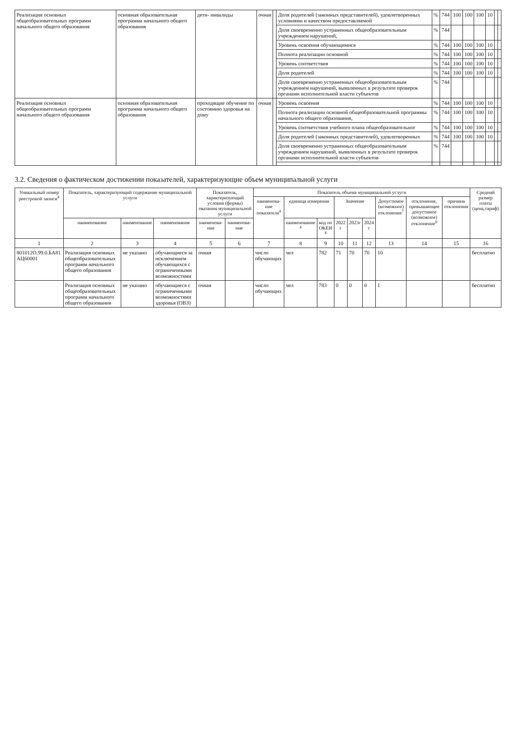| Реализация основных общеобразовательных программ начального общего образования | основная образовательная программа начального общего образования | дети- инвалиды | очная | | Доля родителей (законных представителей), удовлетворенных условиями и качеством предоставляемой | % | 744 | 100 | 100 | 100 | 10 | | |
| | | | | | Доля своевременно устраненных общеобразовательным учреждением нарушений, | % | 744 | | | | | | |
| | | | | | Уровень освоения обучающимися | % | 744 | 100 | 100 | 100 | 10 | | |
| | | | | | Полнота реализации основной | % | 744 | 100 | 100 | 100 | 10 | | |
| | | | | | Уровень соответствия | % | 744 | 100 | 100 | 100 | 10 | | |
| | | | | | Доля родителей | % | 744 | 100 | 100 | 100 | 10 | | |
| | | | | | Доля своевременно устраненных общеобразовательным учреждением нарушений, выявленных в результате проверок органами исполнительной власти субъектов | % | 744 | | | | | | |
| Реализация основных общеобразовательных программ начального общего образования | основная образовательная программа начального общего образования | проходящие обучение по состоянию здоровья на дому | очная | | Уровень освоения | % | 744 | 100 | 100 | 100 | 10 | | |
| | | | | | Полнота реализации основной общеобразовательной программы начального общего образования, | % | 744 | 100 | 100 | 100 | 10 | | |
| | | | | | Уровень соответствия учебного плана общеобразовательног | % | 744 | 100 | 100 | 100 | 10 | | |
| | | | | | Доля родителей (законных представителей), удовлетворенных | % | 744 | 100 | 100 | 100 | 10 | | |
| | | | | | Доля своевременно устраненных общеобразовательным учреждением нарушений, выявленных в результате проверок органами исполнительной власти субъектов | % | 744 | | | | | | |
3.2. Сведения о фактическом достижении показателей, характеризующие объем муниципальной услуги
| Уникальный номер реестровой записи<sup>4</sup> | Показатель, характеризующий содержание муниципальной услуги | | | Показатель, характеризующий условия (формы) оказания муниципальной услуги | | Показатель объема муниципальной услуги | | | | | | | | | Средний размер платы (цена,тариф) |
| --- | --- | --- | --- | --- | --- | --- | --- | --- | --- | --- | --- | --- | --- | --- | --- |
| | | | | | | наименова-ние показателя<sup>4</sup> | единица измерения | | Значение | | | Допустимое (возможное) отклонение<sup>7</sup> | отклонение, превышающее допустимое (возможное) отклонение<sup>8</sup> | причина отклонения | |
| | наименование | наименование | наименование | наименова-ние | наименова-ние | | наименование <sup>4</sup> | код по ОКЕИ <sup>4</sup> | 2022 г | 2023г | 2024 г | | | | |
| 1 | 2 | 3 | 4 | 5 | 6 | 7 | 8 | 9 | 10 | 11 | 12 | 13 | 14 | 15 | 16 |
| 801012О.99.0.БА81 АЦ60001 | Реализация основных общеобразовательных программ начального общего образования | не указано | обучающиеся за исключением обучающихся с ограниченными возможностями | очная | | число обучающих | чел | 782 | 71 | 70 | 70 | 10 | | | бесплатно |
| | Реализация основных общеобразовательных программ начального общего образования | не указано | обучающиеся с ограниченными возможностями здоровья (ОВЗ) | очная | | число обучающих | чел | 783 | 0 | 0 | 0 | 1 | | | бесплатно |